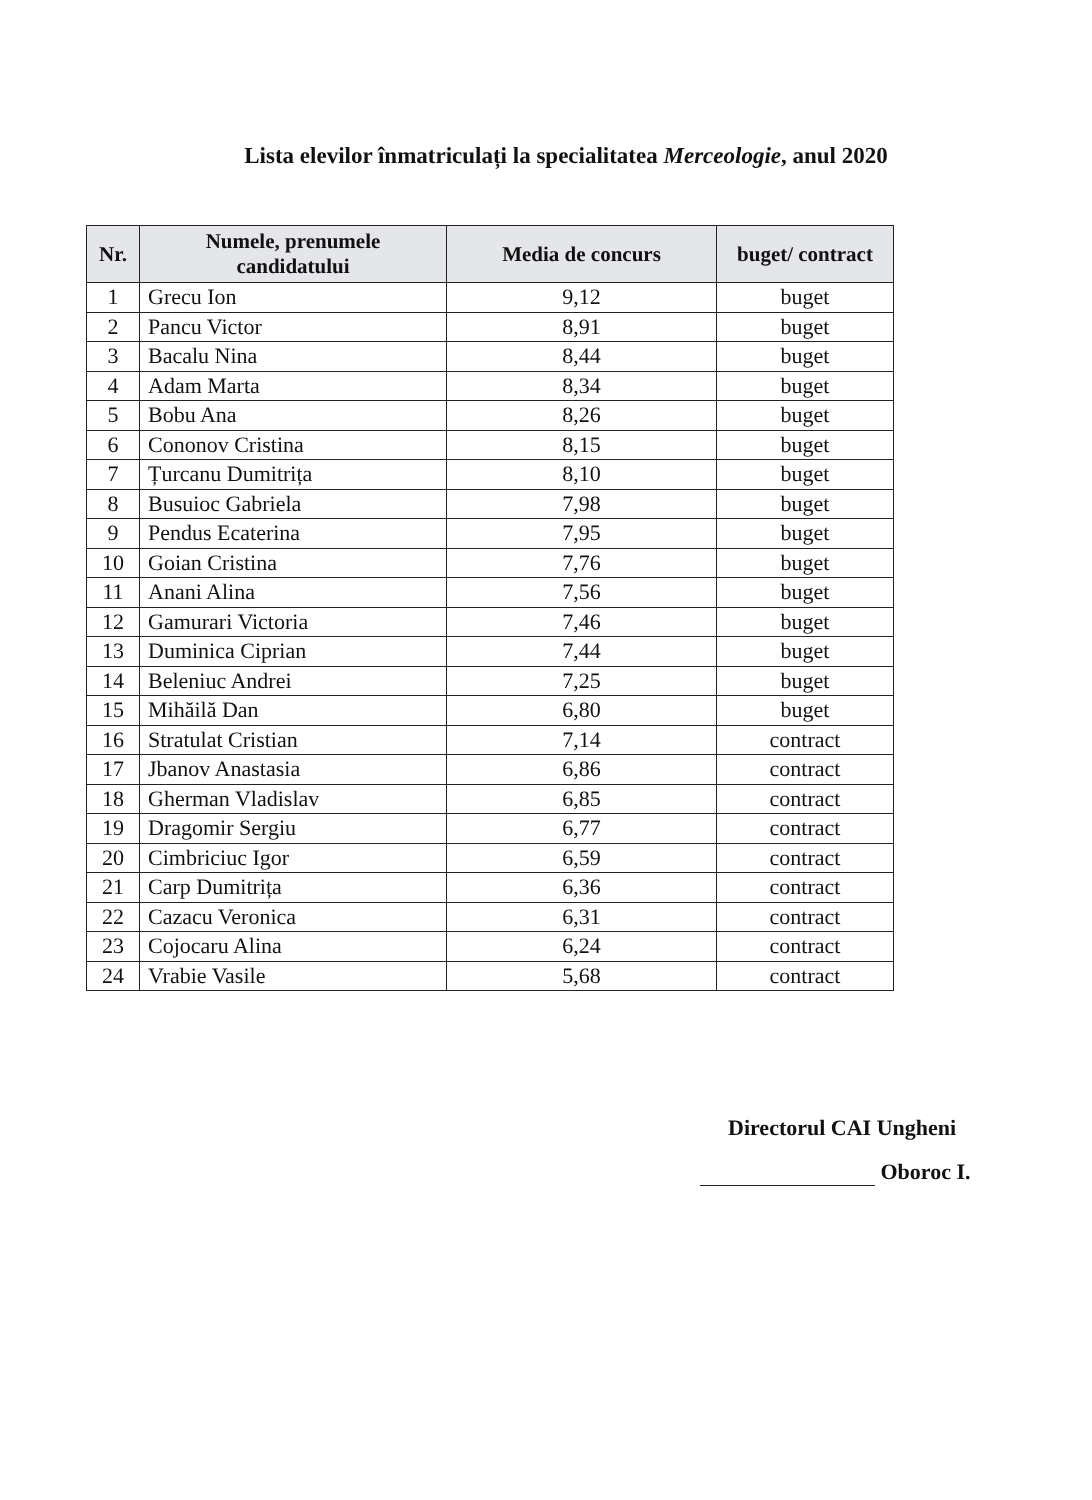Lista elevilor înmatriculați la specialitatea Merceologie, anul 2020
| Nr. | Numele, prenumele candidatului | Media de concurs | buget/ contract |
| --- | --- | --- | --- |
| 1 | Grecu Ion | 9,12 | buget |
| 2 | Pancu Victor | 8,91 | buget |
| 3 | Bacalu Nina | 8,44 | buget |
| 4 | Adam Marta | 8,34 | buget |
| 5 | Bobu Ana | 8,26 | buget |
| 6 | Cononov Cristina | 8,15 | buget |
| 7 | Țurcanu Dumitrița | 8,10 | buget |
| 8 | Busuioc Gabriela | 7,98 | buget |
| 9 | Pendus Ecaterina | 7,95 | buget |
| 10 | Goian Cristina | 7,76 | buget |
| 11 | Anani Alina | 7,56 | buget |
| 12 | Gamurari Victoria | 7,46 | buget |
| 13 | Duminica Ciprian | 7,44 | buget |
| 14 | Beleniuc Andrei | 7,25 | buget |
| 15 | Mihăilă Dan | 6,80 | buget |
| 16 | Stratulat Cristian | 7,14 | contract |
| 17 | Jbanov Anastasia | 6,86 | contract |
| 18 | Gherman Vladislav | 6,85 | contract |
| 19 | Dragomir Sergiu | 6,77 | contract |
| 20 | Cimbriciuc Igor | 6,59 | contract |
| 21 | Carp Dumitrița | 6,36 | contract |
| 22 | Cazacu Veronica | 6,31 | contract |
| 23 | Cojocaru Alina | 6,24 | contract |
| 24 | Vrabie Vasile | 5,68 | contract |
Directorul CAI Ungheni
Oboroc I.